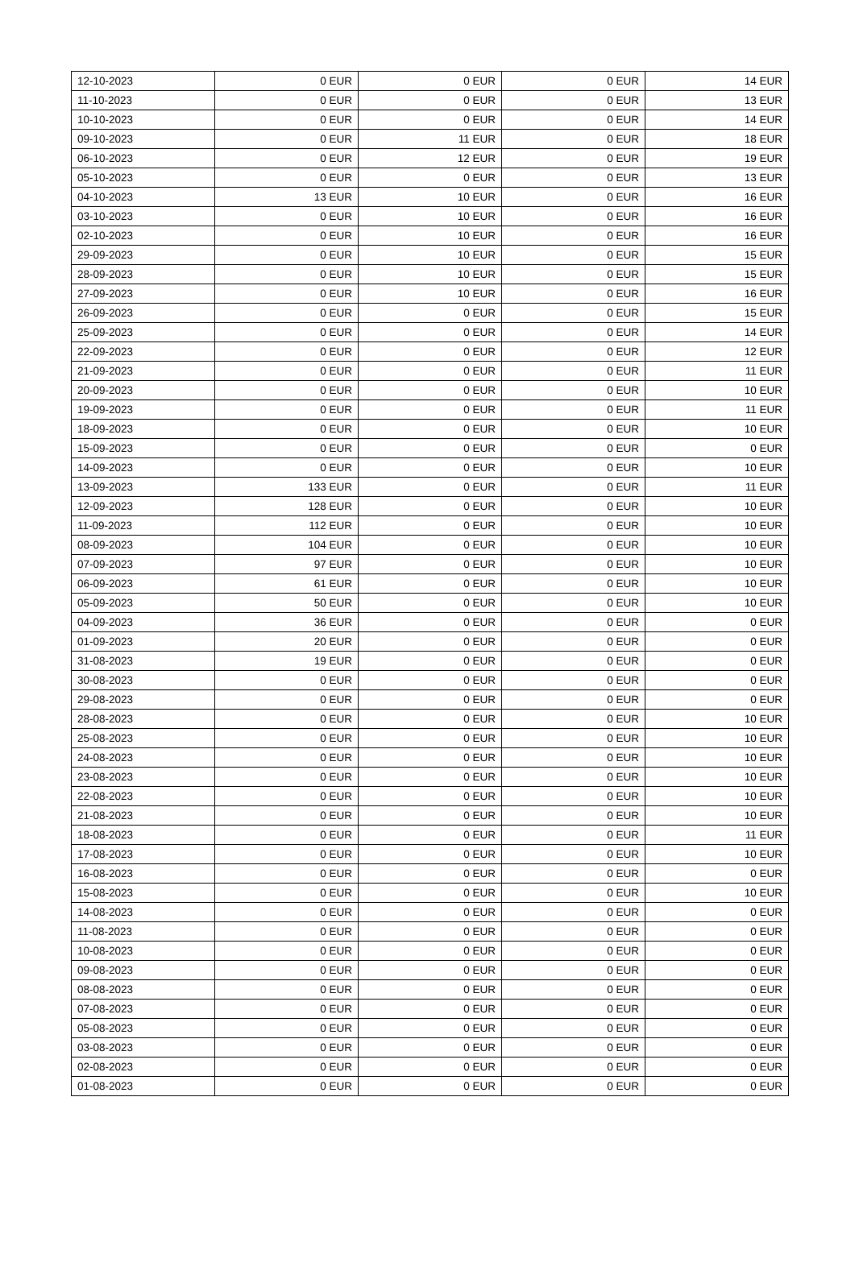| 12-10-2023 | 0 EUR | 0 EUR | 0 EUR | 14 EUR |
| 11-10-2023 | 0 EUR | 0 EUR | 0 EUR | 13 EUR |
| 10-10-2023 | 0 EUR | 0 EUR | 0 EUR | 14 EUR |
| 09-10-2023 | 0 EUR | 11 EUR | 0 EUR | 18 EUR |
| 06-10-2023 | 0 EUR | 12 EUR | 0 EUR | 19 EUR |
| 05-10-2023 | 0 EUR | 0 EUR | 0 EUR | 13 EUR |
| 04-10-2023 | 13 EUR | 10 EUR | 0 EUR | 16 EUR |
| 03-10-2023 | 0 EUR | 10 EUR | 0 EUR | 16 EUR |
| 02-10-2023 | 0 EUR | 10 EUR | 0 EUR | 16 EUR |
| 29-09-2023 | 0 EUR | 10 EUR | 0 EUR | 15 EUR |
| 28-09-2023 | 0 EUR | 10 EUR | 0 EUR | 15 EUR |
| 27-09-2023 | 0 EUR | 10 EUR | 0 EUR | 16 EUR |
| 26-09-2023 | 0 EUR | 0 EUR | 0 EUR | 15 EUR |
| 25-09-2023 | 0 EUR | 0 EUR | 0 EUR | 14 EUR |
| 22-09-2023 | 0 EUR | 0 EUR | 0 EUR | 12 EUR |
| 21-09-2023 | 0 EUR | 0 EUR | 0 EUR | 11 EUR |
| 20-09-2023 | 0 EUR | 0 EUR | 0 EUR | 10 EUR |
| 19-09-2023 | 0 EUR | 0 EUR | 0 EUR | 11 EUR |
| 18-09-2023 | 0 EUR | 0 EUR | 0 EUR | 10 EUR |
| 15-09-2023 | 0 EUR | 0 EUR | 0 EUR | 0 EUR |
| 14-09-2023 | 0 EUR | 0 EUR | 0 EUR | 10 EUR |
| 13-09-2023 | 133 EUR | 0 EUR | 0 EUR | 11 EUR |
| 12-09-2023 | 128 EUR | 0 EUR | 0 EUR | 10 EUR |
| 11-09-2023 | 112 EUR | 0 EUR | 0 EUR | 10 EUR |
| 08-09-2023 | 104 EUR | 0 EUR | 0 EUR | 10 EUR |
| 07-09-2023 | 97 EUR | 0 EUR | 0 EUR | 10 EUR |
| 06-09-2023 | 61 EUR | 0 EUR | 0 EUR | 10 EUR |
| 05-09-2023 | 50 EUR | 0 EUR | 0 EUR | 10 EUR |
| 04-09-2023 | 36 EUR | 0 EUR | 0 EUR | 0 EUR |
| 01-09-2023 | 20 EUR | 0 EUR | 0 EUR | 0 EUR |
| 31-08-2023 | 19 EUR | 0 EUR | 0 EUR | 0 EUR |
| 30-08-2023 | 0 EUR | 0 EUR | 0 EUR | 0 EUR |
| 29-08-2023 | 0 EUR | 0 EUR | 0 EUR | 0 EUR |
| 28-08-2023 | 0 EUR | 0 EUR | 0 EUR | 10 EUR |
| 25-08-2023 | 0 EUR | 0 EUR | 0 EUR | 10 EUR |
| 24-08-2023 | 0 EUR | 0 EUR | 0 EUR | 10 EUR |
| 23-08-2023 | 0 EUR | 0 EUR | 0 EUR | 10 EUR |
| 22-08-2023 | 0 EUR | 0 EUR | 0 EUR | 10 EUR |
| 21-08-2023 | 0 EUR | 0 EUR | 0 EUR | 10 EUR |
| 18-08-2023 | 0 EUR | 0 EUR | 0 EUR | 11 EUR |
| 17-08-2023 | 0 EUR | 0 EUR | 0 EUR | 10 EUR |
| 16-08-2023 | 0 EUR | 0 EUR | 0 EUR | 0 EUR |
| 15-08-2023 | 0 EUR | 0 EUR | 0 EUR | 10 EUR |
| 14-08-2023 | 0 EUR | 0 EUR | 0 EUR | 0 EUR |
| 11-08-2023 | 0 EUR | 0 EUR | 0 EUR | 0 EUR |
| 10-08-2023 | 0 EUR | 0 EUR | 0 EUR | 0 EUR |
| 09-08-2023 | 0 EUR | 0 EUR | 0 EUR | 0 EUR |
| 08-08-2023 | 0 EUR | 0 EUR | 0 EUR | 0 EUR |
| 07-08-2023 | 0 EUR | 0 EUR | 0 EUR | 0 EUR |
| 05-08-2023 | 0 EUR | 0 EUR | 0 EUR | 0 EUR |
| 03-08-2023 | 0 EUR | 0 EUR | 0 EUR | 0 EUR |
| 02-08-2023 | 0 EUR | 0 EUR | 0 EUR | 0 EUR |
| 01-08-2023 | 0 EUR | 0 EUR | 0 EUR | 0 EUR |